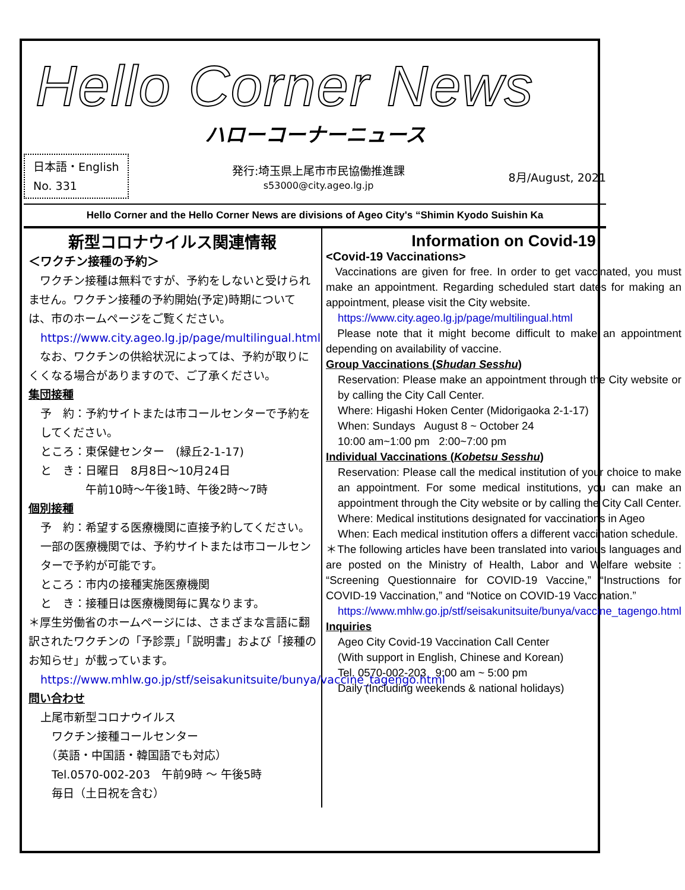Hello Corner News
ハローコーナーニュース
日本語・English
No. 331
発行:埼玉県上尾市市民協働推進課
s53000@city.ageo.lg.jp
8月/August, 2021
Hello Corner and the Hello Corner News are divisions of Ageo City's “Shimin Kyodo Suishin Ka
新型コロナウイルス関連情報
＜ワクチン接種の予約＞
　ワクチン接種は無料ですが、予約をしないと受けられません。ワクチン接種の予約開始(予定)時期については、市のホームページをご覧ください。
https://www.city.ageo.lg.jp/page/multilingual.html
　なお、ワクチンの供給状況によっては、予約が取りにくくなる場合がありますので、ご了承ください。
集団接種
予　約：予約サイトまたは市コールセンターで予約をしてください。
ところ：東保健センター　(緑丘2-1-17)
と　き：日曜日　8月8日～10月24日
　　　　午前10時～午後1時、午後2時～7時
個別接種
予　約：希望する医療機関に直接予約してください。一部の医療機関では、予約サイトまたは市コールセンターで予約が可能です。
ところ：市内の接種実施医療機関
と　き：接種日は医療機関毎に異なります。
＊厚生労働省のホームページには、さまざまな言語に翻訳されたワクチンの「予診票」「説明書」および「接種のお知らせ」が載っています。
https://www.mhlw.go.jp/stf/seisakunitsuite/bunya/vaccine_tagengo.html
問い合わせ
上尾市新型コロナウイルス
　ワクチン接種コールセンター
　（英語・中国語・韓国語でも対応）
　Tel.0570-002-203　午前9時 ～ 午後5時
　毎日（土日祝を含む）
Information on Covid-19
<Covid-19 Vaccinations>
Vaccinations are given for free. In order to get vaccinated, you must make an appointment. Regarding scheduled start dates for making an appointment, please visit the City website.
https://www.city.ageo.lg.jp/page/multilingual.html
Please note that it might become difficult to make an appointment depending on availability of vaccine.
Group Vaccinations (Shudan Sesshu)
Reservation: Please make an appointment through the City website or by calling the City Call Center.
Where: Higashi Hoken Center (Midorigaoka 2-1-17)
When: Sundays August 8 ~ October 24
10:00 am~1:00 pm 2:00~7:00 pm
Individual Vaccinations (Kobetsu Sesshu)
Reservation: Please call the medical institution of your choice to make an appointment. For some medical institutions, you can make an appointment through the City website or by calling the City Call Center.
Where: Medical institutions designated for vaccinations in Ageo
When: Each medical institution offers a different vaccination schedule.
＊The following articles have been translated into various languages and are posted on the Ministry of Health, Labor and Welfare website : “Screening Questionnaire for COVID-19 Vaccine,” “Instructions for COVID-19 Vaccination,” and “Notice on COVID-19 Vaccination.”
https://www.mhlw.go.jp/stf/seisakunitsuite/bunya/vaccine_tagengo.html
Inquiries
Ageo City Covid-19 Vaccination Call Center
(With support in English, Chinese and Korean)
Tel. 0570-002-203 9:00 am ~ 5:00 pm
Daily (Including weekends & national holidays)